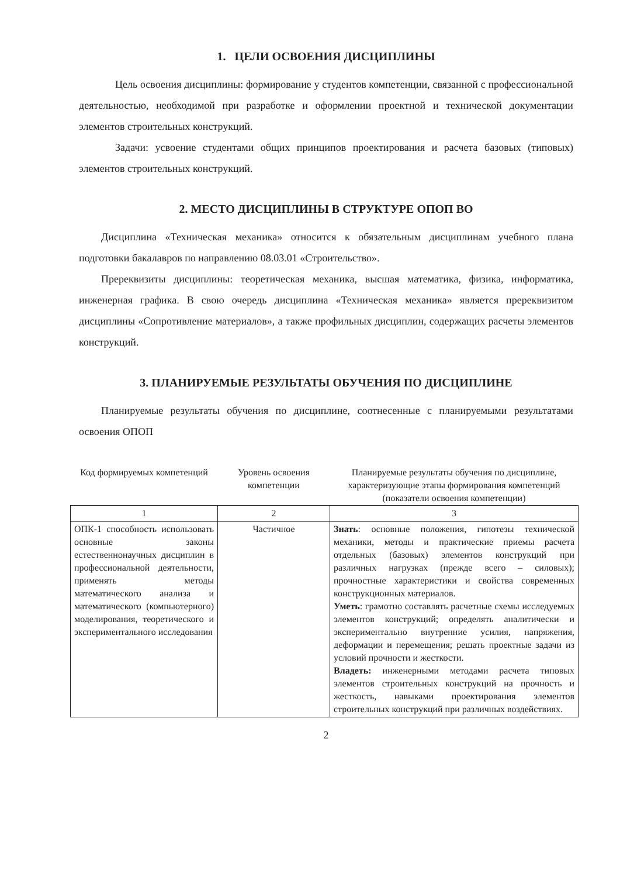1. ЦЕЛИ ОСВОЕНИЯ ДИСЦИПЛИНЫ
Цель освоения дисциплины: формирование у студентов компетенции, связанной с профессиональной деятельностью, необходимой при разработке и оформлении проектной и технической документации элементов строительных конструкций.
Задачи: усвоение студентами общих принципов проектирования и расчета базовых (типовых) элементов строительных конструкций.
2. МЕСТО ДИСЦИПЛИНЫ В СТРУКТУРЕ ОПОП ВО
Дисциплина «Техническая механика» относится к обязательным дисциплинам учебного плана подготовки бакалавров по направлению 08.03.01 «Строительство».
Пререквизиты дисциплины: теоретическая механика, высшая математика, физика, информатика, инженерная графика. В свою очередь дисциплина «Техническая механика» является пререквизитом дисциплины «Сопротивление материалов», а также профильных дисциплин, содержащих расчеты элементов конструкций.
3. ПЛАНИРУЕМЫЕ РЕЗУЛЬТАТЫ ОБУЧЕНИЯ ПО ДИСЦИПЛИНЕ
Планируемые результаты обучения по дисциплине, соотнесенные с планируемыми результатами освоения ОПОП
| Код формируемых компетенций | Уровень освоения компетенции | Планируемые результаты обучения по дисциплине, характеризующие этапы формирования компетенций (показатели освоения компетенции) |
| --- | --- | --- |
| 1 | 2 | 3 |
| ОПК-1 способность использовать основные законы естественнонаучных дисциплин в профессиональной деятельности, применять методы математического анализа и математического (компьютерного) моделирования, теоретического и экспериментального исследования | Частичное | Знать : основные положения, гипотезы технической механики, методы и практические приемы расчета отдельных (базовых) элементов конструкций при различных нагрузках (прежде всего – силовых); прочностные характеристики и свойства современных конструкционных материалов. Уметь : грамотно составлять расчетные схемы исследуемых элементов конструкций; определять аналитически и экспериментально внутренние усилия, напряжения, деформации и перемещения; решать проектные задачи из условий прочности и жесткости. Владеть: инженерными методами расчета типовых элементов строительных конструкций на прочность и жесткость, навыками проектирования элементов строительных конструкций при различных воздействиях. |
2